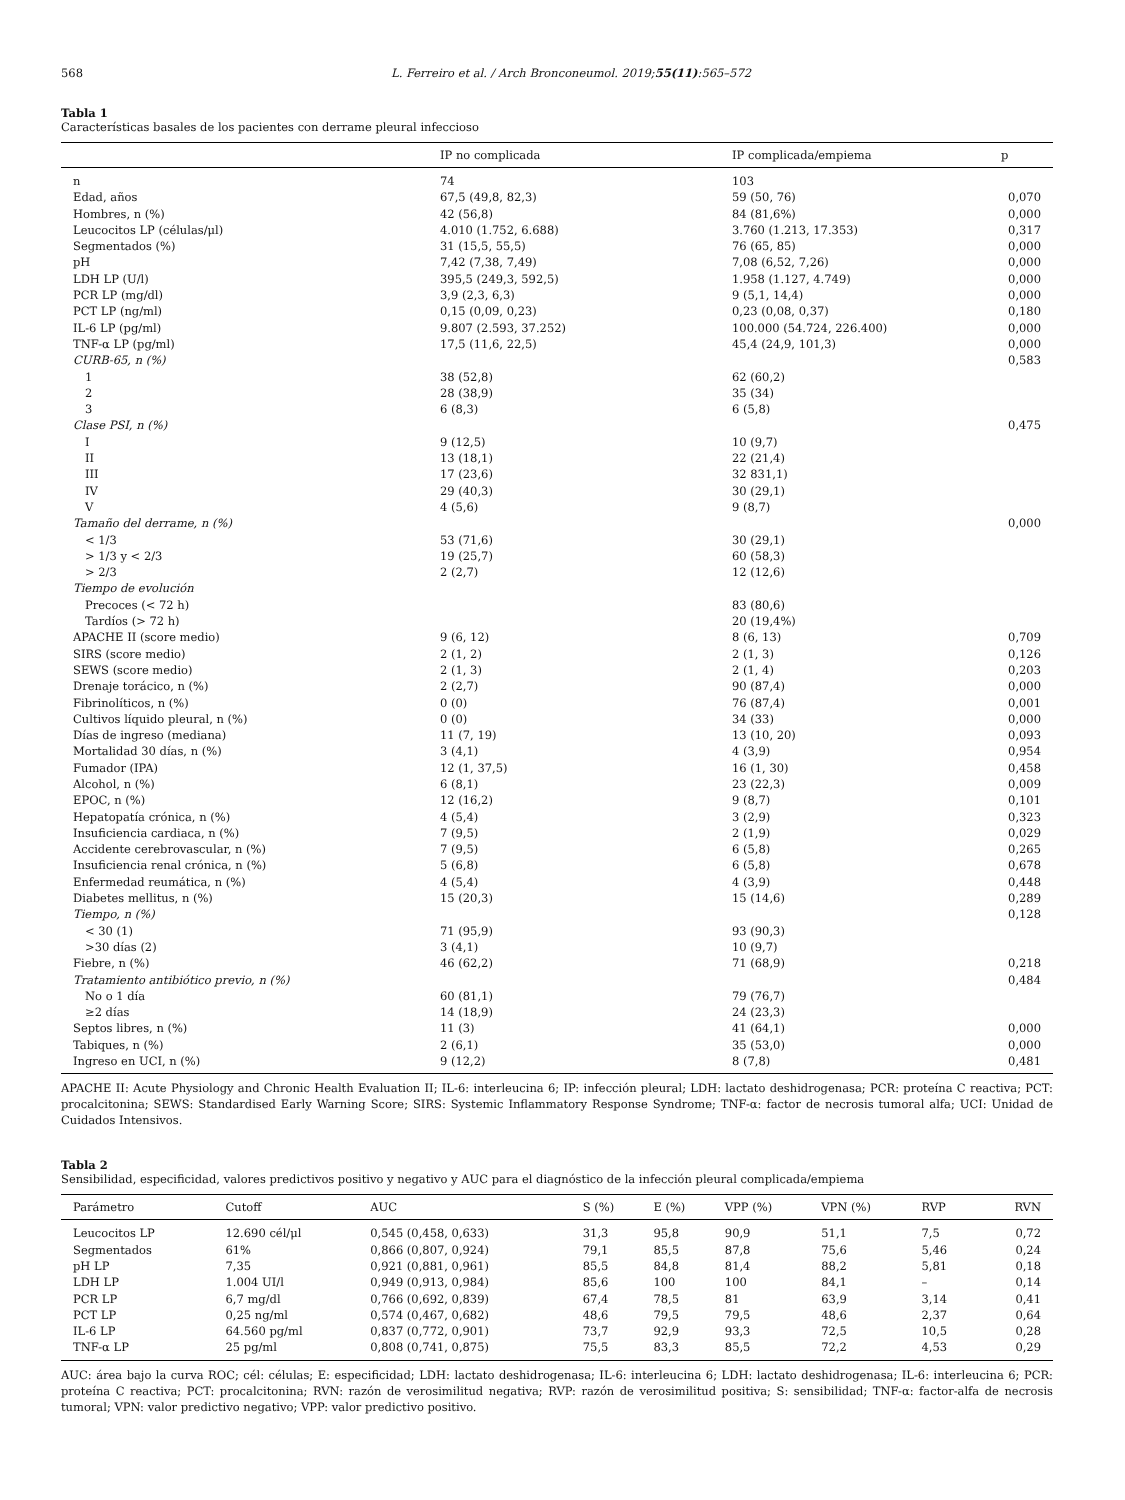568 L. Ferreiro et al. / Arch Bronconeumol. 2019;55(11):565–572
Tabla 1
Características basales de los pacientes con derrame pleural infeccioso
| | IP no complicada | IP complicada/empiema | p |
| --- | --- | --- | --- |
| n | 74 | 103 | |
| Edad, años | 67,5 (49,8, 82,3) | 59 (50, 76) | 0,070 |
| Hombres, n (%) | 42 (56,8) | 84 (81,6%) | 0,000 |
| Leucocitos LP (células/μl) | 4.010 (1.752, 6.688) | 3.760 (1.213, 17.353) | 0,317 |
| Segmentados (%) | 31 (15,5, 55,5) | 76 (65, 85) | 0,000 |
| pH | 7,42 (7,38, 7,49) | 7,08 (6,52, 7,26) | 0,000 |
| LDH LP (U/l) | 395,5 (249,3, 592,5) | 1.958 (1.127, 4.749) | 0,000 |
| PCR LP (mg/dl) | 3,9 (2,3, 6,3) | 9 (5,1, 14,4) | 0,000 |
| PCT LP (ng/ml) | 0,15 (0,09, 0,23) | 0,23 (0,08, 0,37) | 0,180 |
| IL-6 LP (pg/ml) | 9.807 (2.593, 37.252) | 100.000 (54.724, 226.400) | 0,000 |
| TNF-α LP (pg/ml) | 17,5 (11,6, 22,5) | 45,4 (24,9, 101,3) | 0,000 |
| CURB-65, n (%) | | | 0,583 |
| 1 | 38 (52,8) | 62 (60,2) | |
| 2 | 28 (38,9) | 35 (34) | |
| 3 | 6 (8,3) | 6 (5,8) | |
| Clase PSI, n (%) | | | 0,475 |
| I | 9 (12,5) | 10 (9,7) | |
| II | 13 (18,1) | 22 (21,4) | |
| III | 17 (23,6) | 32 831,1) | |
| IV | 29 (40,3) | 30 (29,1) | |
| V | 4 (5,6) | 9 (8,7) | |
| Tamaño del derrame, n (%) | | | 0,000 |
| < 1/3 | 53 (71,6) | 30 (29,1) | |
| > 1/3 y < 2/3 | 19 (25,7) | 60 (58,3) | |
| > 2/3 | 2 (2,7) | 12 (12,6) | |
| Tiempo de evolución | | | |
| Precoces (< 72 h) | | 83 (80,6) | |
| Tardíos (> 72 h) | | 20 (19,4%) | |
| APACHE II (score medio) | 9 (6, 12) | 8 (6, 13) | 0,709 |
| SIRS (score medio) | 2 (1, 2) | 2 (1, 3) | 0,126 |
| SEWS (score medio) | 2 (1, 3) | 2 (1, 4) | 0,203 |
| Drenaje torácico, n (%) | 2 (2,7) | 90 (87,4) | 0,000 |
| Fibrinolíticos, n (%) | 0 (0) | 76 (87,4) | 0,001 |
| Cultivos líquido pleural, n (%) | 0 (0) | 34 (33) | 0,000 |
| Días de ingreso (mediana) | 11 (7, 19) | 13 (10, 20) | 0,093 |
| Mortalidad 30 días, n (%) | 3 (4,1) | 4 (3,9) | 0,954 |
| Fumador (IPA) | 12 (1, 37,5) | 16 (1, 30) | 0,458 |
| Alcohol, n (%) | 6 (8,1) | 23 (22,3) | 0,009 |
| EPOC, n (%) | 12 (16,2) | 9 (8,7) | 0,101 |
| Hepatopatía crónica, n (%) | 4 (5,4) | 3 (2,9) | 0,323 |
| Insuficiencia cardiaca, n (%) | 7 (9,5) | 2 (1,9) | 0,029 |
| Accidente cerebrovascular, n (%) | 7 (9,5) | 6 (5,8) | 0,265 |
| Insuficiencia renal crónica, n (%) | 5 (6,8) | 6 (5,8) | 0,678 |
| Enfermedad reumática, n (%) | 4 (5,4) | 4 (3,9) | 0,448 |
| Diabetes mellitus, n (%) | 15 (20,3) | 15 (14,6) | 0,289 |
| Tiempo, n (%) | | | 0,128 |
| < 30 (1) | 71 (95,9) | 93 (90,3) | |
| >30 días (2) | 3 (4,1) | 10 (9,7) | |
| Fiebre, n (%) | 46 (62,2) | 71 (68,9) | 0,218 |
| Tratamiento antibiótico previo, n (%) | | | 0,484 |
| No o 1 día | 60 (81,1) | 79 (76,7) | |
| ≥2 días | 14 (18,9) | 24 (23,3) | |
| Septos libres, n (%) | 11 (3) | 41 (64,1) | 0,000 |
| Tabiques, n (%) | 2 (6,1) | 35 (53,0) | 0,000 |
| Ingreso en UCI, n (%) | 9 (12,2) | 8 (7,8) | 0,481 |
APACHE II: Acute Physiology and Chronic Health Evaluation II; IL-6: interleucina 6; IP: infección pleural; LDH: lactato deshidrogenasa; PCR: proteína C reactiva; PCT: procalcitonina; SEWS: Standardised Early Warning Score; SIRS: Systemic Inflammatory Response Syndrome; TNF-α: factor de necrosis tumoral alfa; UCI: Unidad de Cuidados Intensivos.
Tabla 2
Sensibilidad, especificidad, valores predictivos positivo y negativo y AUC para el diagnóstico de la infección pleural complicada/empiema
| Parámetro | Cutoff | AUC | S (%) | E (%) | VPP (%) | VPN (%) | RVP | RVN |
| --- | --- | --- | --- | --- | --- | --- | --- | --- |
| Leucocitos LP | 12.690 cél/μl | 0,545 (0,458, 0,633) | 31,3 | 95,8 | 90,9 | 51,1 | 7,5 | 0,72 |
| Segmentados | 61% | 0,866 (0,807, 0,924) | 79,1 | 85,5 | 87,8 | 75,6 | 5,46 | 0,24 |
| pH LP | 7,35 | 0,921 (0,881, 0,961) | 85,5 | 84,8 | 81,4 | 88,2 | 5,81 | 0,18 |
| LDH LP | 1.004 UI/l | 0,949 (0,913, 0,984) | 85,6 | 100 | 100 | 84,1 | – | 0,14 |
| PCR LP | 6,7 mg/dl | 0,766 (0,692, 0,839) | 67,4 | 78,5 | 81 | 63,9 | 3,14 | 0,41 |
| PCT LP | 0,25 ng/ml | 0,574 (0,467, 0,682) | 48,6 | 79,5 | 79,5 | 48,6 | 2,37 | 0,64 |
| IL-6 LP | 64.560 pg/ml | 0,837 (0,772, 0,901) | 73,7 | 92,9 | 93,3 | 72,5 | 10,5 | 0,28 |
| TNF-α LP | 25 pg/ml | 0,808 (0,741, 0,875) | 75,5 | 83,3 | 85,5 | 72,2 | 4,53 | 0,29 |
AUC: área bajo la curva ROC; cél: células; E: especificidad; LDH: lactato deshidrogenasa; IL-6: interleucina 6; LDH: lactato deshidrogenasa; IL-6: interleucina 6; PCR: proteína C reactiva; PCT: procalcitonina; RVN: razón de verosimilitud negativa; RVP: razón de verosimilitud positiva; S: sensibilidad; TNF-α: factor-alfa de necrosis tumoral; VPN: valor predictivo negativo; VPP: valor predictivo positivo.